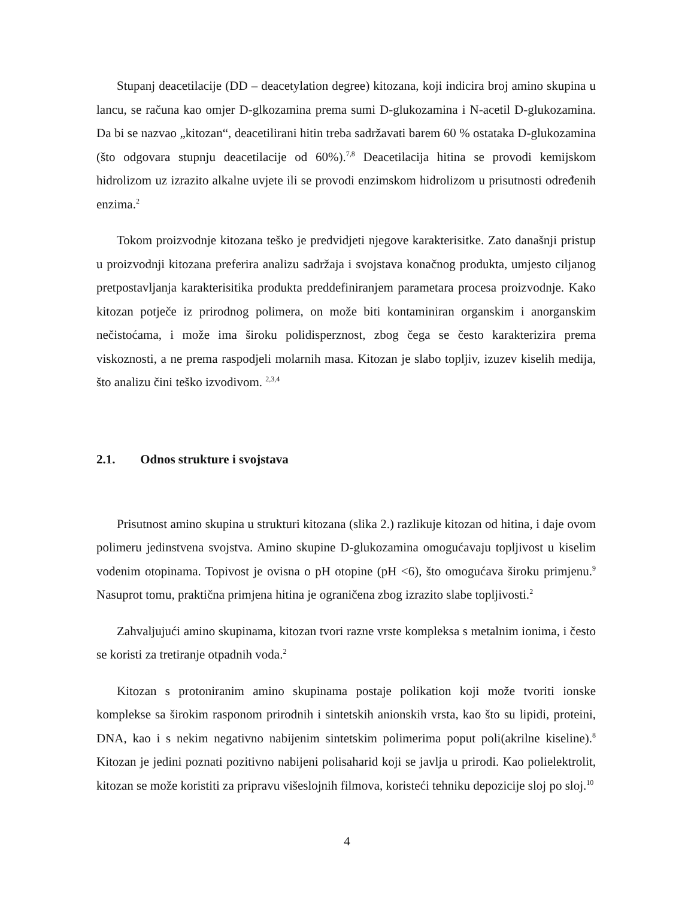Stupanj deacetilacije (DD – deacetylation degree) kitozana, koji indicira broj amino skupina u lancu, se računa kao omjer D-glkozamina prema sumi D-glukozamina i N-acetil D-glukozamina. Da bi se nazvao „kitozan“, deacetilirani hitin treba sadržavati barem 60 % ostataka D-glukozamina (što odgovara stupnju deacetilacije od 60%).<sup>7,8</sup> Deacetilacija hitina se provodi kemijskom hidrolizom uz izrazito alkalne uvjete ili se provodi enzimskom hidrolizom u prisutnosti određenih enzima.<sup>2</sup>
Tokom proizvodnje kitozana teško je predvidjeti njegove karakterisitke. Zato današnji pristup u proizvodnji kitozana preferira analizu sadržaja i svojstava konačnog produkta, umjesto ciljanog pretpostavljanja karakterisitika produkta preddefiniranjem parametara procesa proizvodnje. Kako kitozan potječe iz prirodnog polimera, on može biti kontaminiran organskim i anorganskim nečistoćama, i može ima široku polidisperznost, zbog čega se često karakterizira prema viskoznosti, a ne prema raspodjeli molarnih masa. Kitozan je slabo topljiv, izuzev kiselih medija, što analizu čini teško izvodivom. <sup>2,3,4</sup>
2.1. Odnos strukture i svojstava
Prisutnost amino skupina u strukturi kitozana (slika 2.) razlikuje kitozan od hitina, i daje ovom polimeru jedinstvena svojstva. Amino skupine D-glukozamina omogućavaju topljivost u kiselim vodenim otopinama. Topivost je ovisna o pH otopine (pH <6), što omogućava široku primjenu.<sup>9</sup> Nasuprot tomu, praktična primjena hitina je ograničena zbog izrazito slabe topljivosti.<sup>2</sup>
Zahvaljujući amino skupinama, kitozan tvori razne vrste kompleksa s metalnim ionima, i često se koristi za tretiranje otpadnih voda.<sup>2</sup>
Kitozan s protoniranim amino skupinama postaje polikation koji može tvoriti ionske komplekse sa širokim rasponom prirodnih i sintetskih anionskih vrsta, kao što su lipidi, proteini, DNA, kao i s nekim negativno nabijenim sintetskim polimerima poput poli(akrilne kiseline).<sup>8</sup> Kitozan je jedini poznati pozitivno nabijeni polisaharid koji se javlja u prirodi. Kao polielektrolit, kitozan se može koristiti za pripravu višeslojnih filmova, koristeći tehniku depozicije sloj po sloj.<sup>10</sup>
4